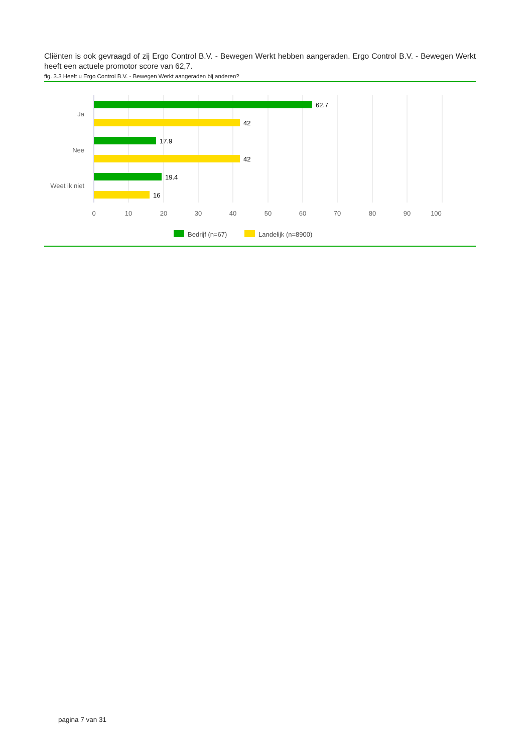Cliënten is ook gevraagd of zij Ergo Control B.V. - Bewegen Werkt hebben aangeraden. Ergo Control B.V. - Bewegen Werkt heeft een actuele promotor score van 62,7.
fig. 3.3 Heeft u Ergo Control B.V. - Bewegen Werkt aangeraden bij anderen?
62.7
42
17.9
42
19.4
16
Ja
Nee
Weet ik niet
0
10
20
30
40
50
60
70
80
90
100
Bedrijf (n=67)
Landelijk (n=8900)
pagina 7 van 31